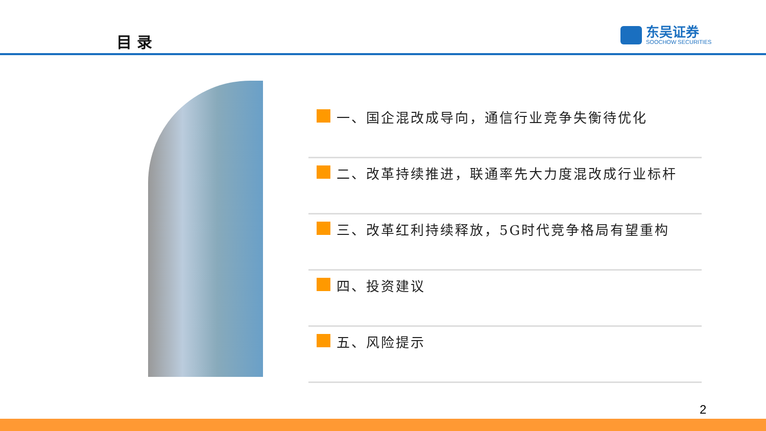目 录
东吴证券
SOOCHOW SECURITIES
一、国企混改成导向，通信行业竞争失衡待优化
二、改革持续推进，联通率先大力度混改成行业标杆
三、改革红利持续释放，5G时代竞争格局有望重构
四、投资建议
五、风险提示
2